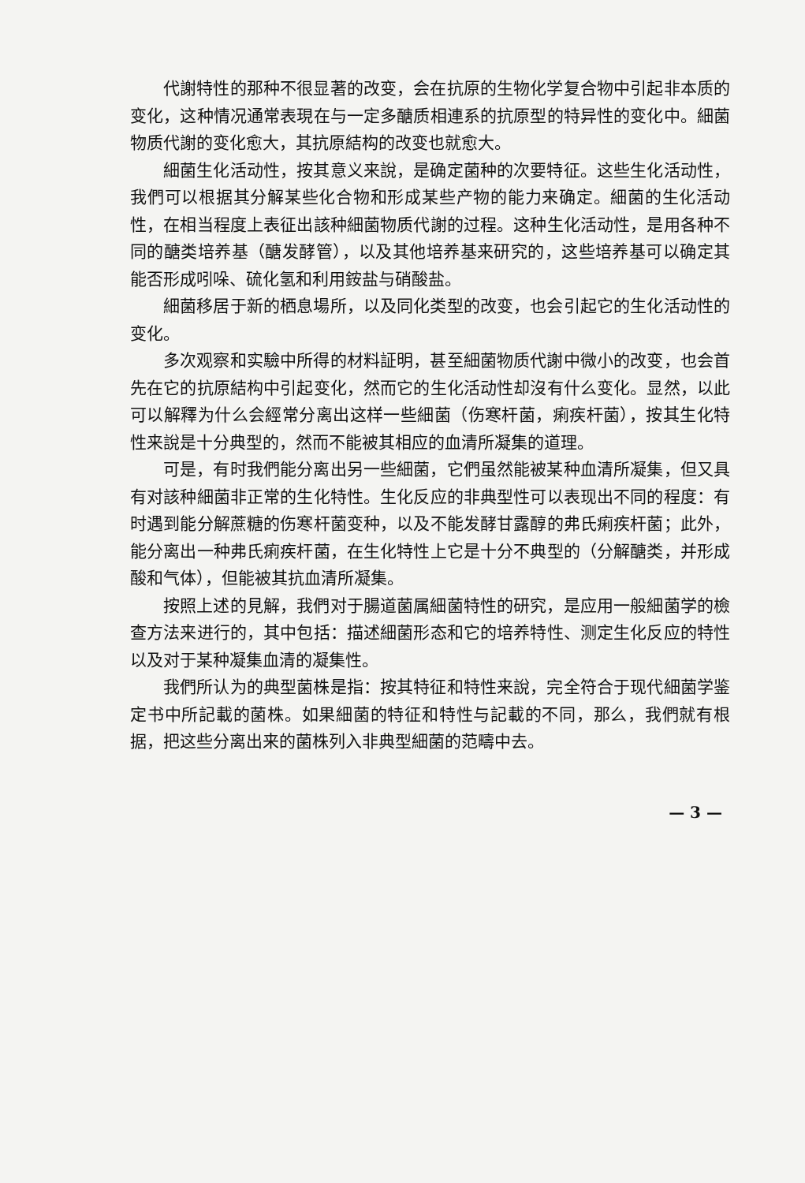代謝特性的那种不很显著的改变，会在抗原的生物化学复合物中引起非本质的变化，这种情况通常表現在与一定多醣质相連系的抗原型的特异性的变化中。細菌物质代謝的变化愈大，其抗原結构的改变也就愈大。
細菌生化活动性，按其意义来說，是确定菌种的次要特征。这些生化活动性，我們可以根据其分解某些化合物和形成某些产物的能力来确定。細菌的生化活动性，在相当程度上表征出該种細菌物质代謝的过程。这种生化活动性，是用各种不同的醣类培养基（醣发酵管），以及其他培养基来研究的，这些培养基可以确定其能否形成吲哚、硫化氢和利用銨盐与硝酸盐。
細菌移居于新的栖息場所，以及同化类型的改变，也会引起它的生化活动性的变化。
多次观察和实驗中所得的材料証明，甚至細菌物质代謝中微小的改变，也会首先在它的抗原結构中引起变化，然而它的生化活动性却沒有什么变化。显然，以此可以解釋为什么会經常分离出这样一些細菌（伤寒杆菌，痢疾杆菌），按其生化特性来說是十分典型的，然而不能被其相应的血清所凝集的道理。
可是，有时我們能分离出另一些細菌，它們虽然能被某种血清所凝集，但又具有对該种細菌非正常的生化特性。生化反应的非典型性可以表现出不同的程度：有时遇到能分解蔗糖的伤寒杆菌变种，以及不能发酵甘露醇的弗氏痢疾杆菌；此外，能分离出一种弗氏痢疾杆菌，在生化特性上它是十分不典型的（分解醣类，并形成酸和气体），但能被其抗血清所凝集。
按照上述的見解，我們对于腸道菌属細菌特性的研究，是应用一般細菌学的檢查方法来进行的，其中包括：描述細菌形态和它的培养特性、测定生化反应的特性以及对于某种凝集血清的凝集性。
我們所认为的典型菌株是指：按其特征和特性来說，完全符合于现代細菌学鉴定书中所記載的菌株。如果細菌的特征和特性与記載的不同，那么，我們就有根据，把这些分离出来的菌株列入非典型細菌的范疇中去。
— 3 —